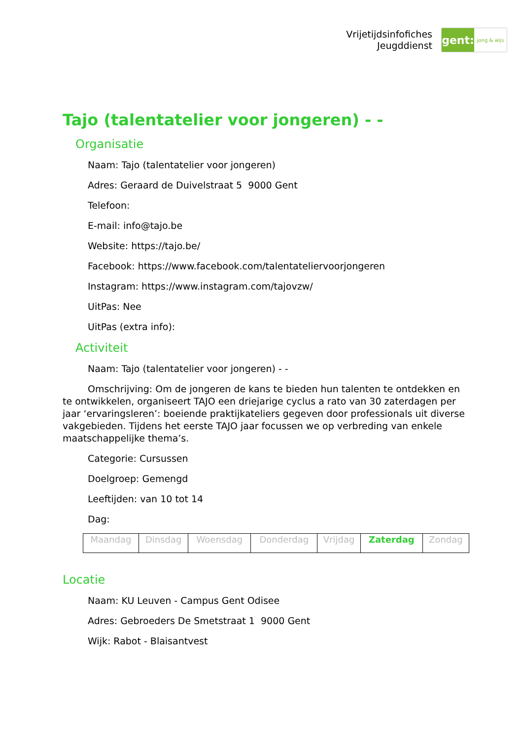Vrijetijdsinfofiches
Jeugddienst
gent:
jong & wijs
Tajo (talentatelier voor jongeren) - -
Organisatie
Naam: Tajo (talentatelier voor jongeren)
Adres: Geraard de Duivelstraat 5 9000 Gent
Telefoon:
E-mail: info@tajo.be
Website: https://tajo.be/
Facebook: https://www.facebook.com/talentateliervoorjongeren
Instagram: https://www.instagram.com/tajovzw/
UitPas: Nee
UitPas (extra info):
Activiteit
Naam: Tajo (talentatelier voor jongeren) - -
Omschrijving: Om de jongeren de kans te bieden hun talenten te ontdekken en te ontwikkelen, organiseert TAJO een driejarige cyclus a rato van 30 zaterdagen per jaar ‘ervaringsleren’: boeiende praktijkateliers gegeven door professionals uit diverse vakgebieden. Tijdens het eerste TAJO jaar focussen we op verbreding van enkele maatschappelijke thema’s.
Categorie: Cursussen
Doelgroep: Gemengd
Leeftijden: van 10 tot 14
Dag:
| Maandag | Dinsdag | Woensdag | Donderdag | Vrijdag | Zaterdag | Zondag |
Locatie
Naam: KU Leuven - Campus Gent Odisee
Adres: Gebroeders De Smetstraat 1 9000 Gent
Wijk: Rabot - Blaisantvest